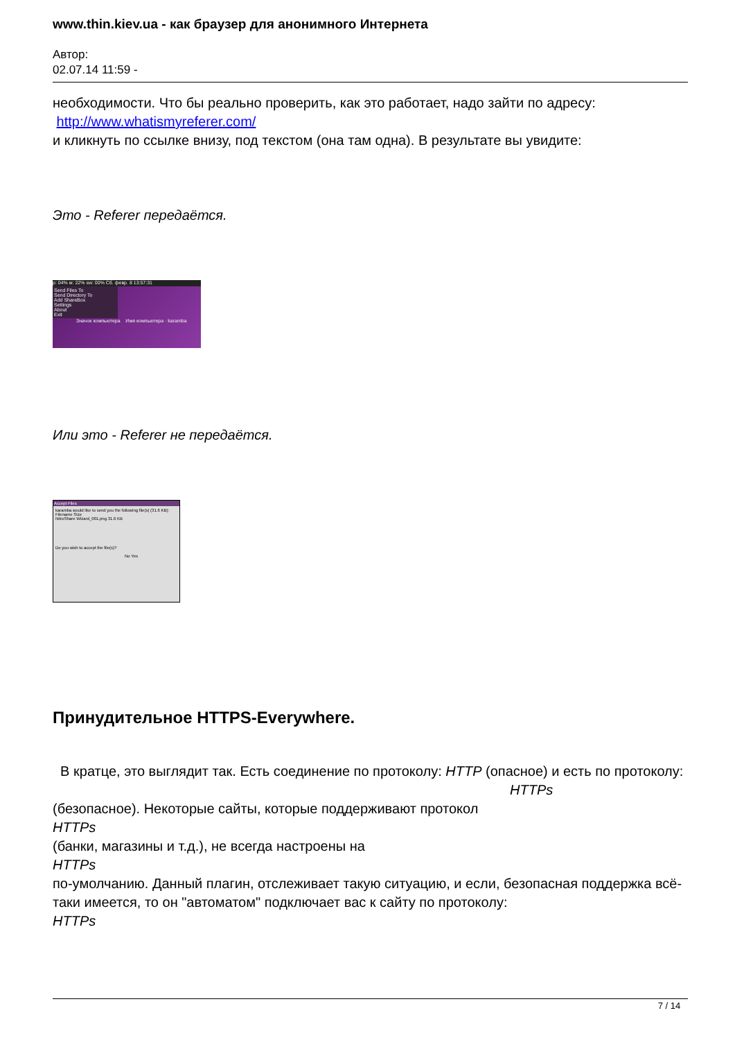www.thin.kiev.ua - как браузер для анонимного Интернета
Автор:
02.07.14 11:59 -
необходимости. Что бы реально проверить, как это работает, надо зайти по адресу:
http://www.whatismyreferer.com/
и кликнуть по ссылке внизу, под текстом (она там одна). В результате вы увидите:
Это - Referer передаётся.
p: 04% м: 22% sw: 00% Сб. февр. 8 13:57:31
Send Files To
Send Directory To
Add ShareBox
Settings
About
Exit
Значок компьютера Имя компьютера · karamba
Или это - Referer не передаётся.
Accept Files
karamba would like to send you the following file(s) (31.6 KB):
Filename Size
NitroShare Wizard_001.png 31.6 KB
Do you wish to accept the file(s)?
No Yes
Принудительное HTTPS-Everywhere.
В кратце, это выглядит так. Есть соединение по протоколу: HTTP (опасное) и есть по протоколу: HTTPs
(безопасное). Некоторые сайты, которые поддерживают протокол
HTTPs
(банки, магазины и т.д.), не всегда настроены на
HTTPs
по-умолчанию. Данный плагин, отслеживает такую ситуацию, и если, безопасная поддержка всё-таки имеется, то он "автоматом" подключает вас к сайту по протоколу:
HTTPs
7 / 14